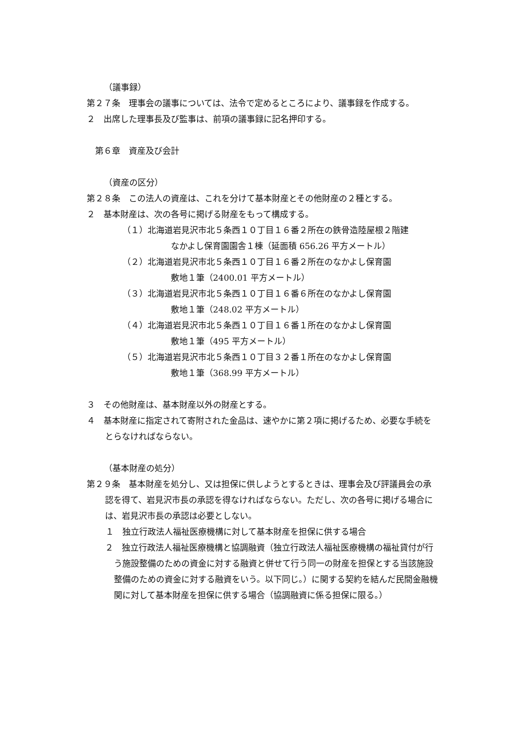（議事録）
第２７条　理事会の議事については、法令で定めるところにより、議事録を作成する。
２　出席した理事長及び監事は、前項の議事録に記名押印する。
第６章　資産及び会計
（資産の区分）
第２８条　この法人の資産は、これを分けて基本財産とその他財産の２種とする。
２　基本財産は、次の各号に掲げる財産をもって構成する。
（１）北海道岩見沢市北５条西１０丁目１６番２所在の鉄骨造陸屋根２階建
なかよし保育園園舎１棟（延面積 656.26 平方メートル）
（２）北海道岩見沢市北５条西１０丁目１６番２所在のなかよし保育園
敷地１筆（2400.01 平方メートル）
（３）北海道岩見沢市北５条西１０丁目１６番６所在のなかよし保育園
敷地１筆（248.02 平方メートル）
（４）北海道岩見沢市北５条西１０丁目１６番１所在のなかよし保育園
敷地１筆（495 平方メートル）
（５）北海道岩見沢市北５条西１０丁目３２番１所在のなかよし保育園
敷地１筆（368.99 平方メートル）
３　その他財産は、基本財産以外の財産とする。
４　基本財産に指定されて寄附された金品は、速やかに第２項に掲げるため、必要な手続をとらなければならない。
（基本財産の処分）
第２９条　基本財産を処分し、又は担保に供しようとするときは、理事会及び評議員会の承認を得て、岩見沢市長の承認を得なければならない。ただし、次の各号に掲げる場合には、岩見沢市長の承認は必要としない。
１　独立行政法人福祉医療機構に対して基本財産を担保に供する場合
２　独立行政法人福祉医療機構と協調融資（独立行政法人福祉医療機構の福祉貸付が行う施設整備のための資金に対する融資と併せて行う同一の財産を担保とする当該施設整備のための資金に対する融資をいう。以下同じ。）に関する契約を結んだ民間金融機関に対して基本財産を担保に供する場合（協調融資に係る担保に限る。）